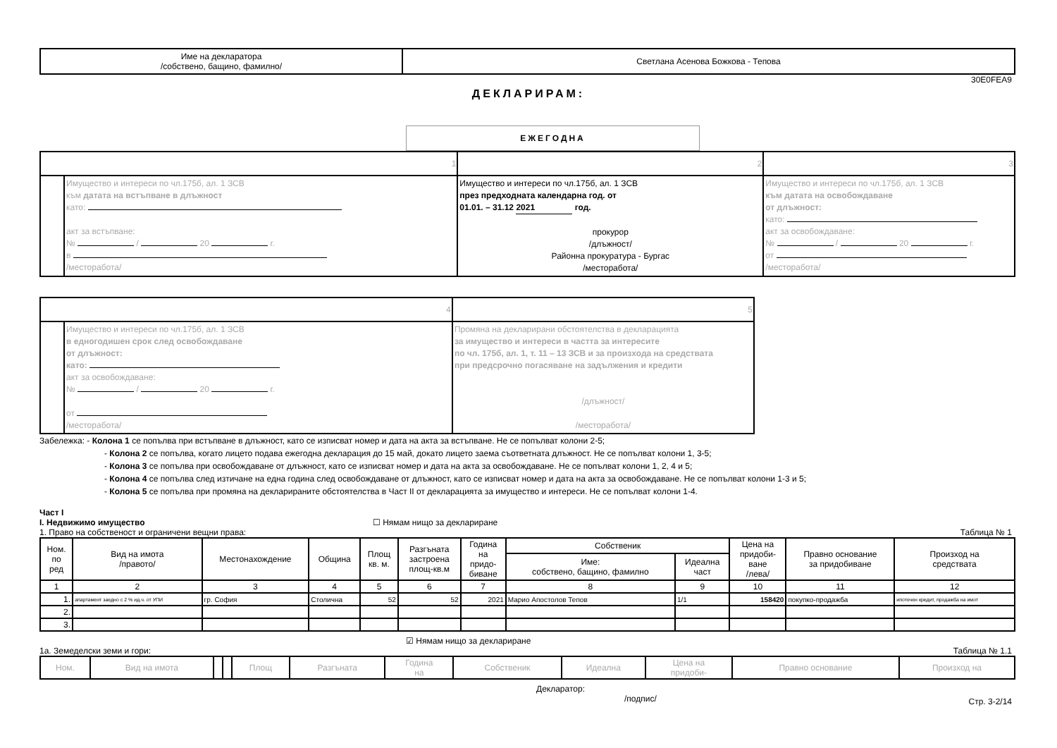| Име на декларатора /собствено, бащино, фамилно/ | Светлана Асенова Божкова - Тепова |
30E0FEA9
ДЕКЛАРИРАМ:
ЕЖЕГОДНА
| 1 | | 2 | 3 |
| | Имущество и интереси по чл.175б, ал. 1 ЗСВ към датата на встъпване в длъжност като: акт за встъпване: № / 20 г. в /месторабота/ | Имущество и интереси по чл.175б, ал. 1 ЗСВ през предходната календарна год. от 01.01. – 31.12 2021 год. прокурор /длъжност/ Районна прокуратура - Бургас /месторабота/ | Имущество и интереси по чл.175б, ал. 1 ЗСВ към датата на освобождаване от длъжност: като: акт за освобождаване: № / 20 г. от /месторабота/ |
| 4 | | 5 |
| | Имущество и интереси по чл.175б, ал. 1 ЗСВ в едногодишен срок след освобождаване от длъжност: като: акт за освобождаване: № / 20 г. от /месторабота/ | Промяна на декларирани обстоятелства в декларацията за имущество и интереси в частта за интересите по чл. 175б, ал. 1, т. 11 – 13 ЗСВ и за произхода на средствата при предсрочно погасяване на задължения и кредити /длъжност/ /месторабота/ |
Забележка: - Колона 1 се попълва при встъпване в длъжност, като се изписват номер и дата на акта за встъпване. Не се попълват колони 2-5;
- Колона 2 се попълва, когато лицето подава ежегодна декларация до 15 май, докато лицето заема съответната длъжност. Не се попълват колони 1, 3-5;
- Колона 3 се попълва при освобождаване от длъжност, като се изписват номер и дата на акта за освобождаване. Не се попълват колони 1, 2, 4 и 5;
- Колона 4 се попълва след изтичане на една година след освобождаване от длъжност, като се изписват номер и дата на акта за освобождаване. Не се попълват колони 1-3 и 5;
- Колона 5 се попълва при промяна на декларираните обстоятелства в Част II от декларацията за имущество и интереси. Не се попълват колони 1-4.
Част I
I. Недвижимо имущество ☐ Нямам нищо за деклариране
1. Право на собственост и ограничени вещни права: Таблица № 1
| Ном. по ред | Вид на имота /правото/ | Местонахождение | Община | Площ кв. м. | Разгъната застроена площ-кв.м | Година на придо- биване | Собственик | | Цена на придоби- ване /лева/ | Правно основание за придобиване | Произход на средствата |
| --- | --- | --- | --- | --- | --- | --- | --- | --- | --- | --- | --- |
| | | | | | | | Име: собствено, бащино, фамилно | Идеална част | | | |
| 1 | 2 | 3 | 4 | 5 | 6 | 7 | 8 | 9 | 10 | 11 | 12 |
| 1. | апартамент заедно с 2 % ид.ч. от УПИ | гр. София | Столична | 52 | 52 | 2021 | Марио Апостолов Тепов | 1/1 | 158420 | покупко-продажба | ипотечен кредит, продажба на имот |
| 2. | | | | | | | | | | | |
| 3. | | | | | | | | | | | |
☑ Нямам нищо за деклариране
1а. Земеделски земи и гори: Таблица № 1.1
| Ном. | Вид на имота | | | Площ | Разгъната | Година на | Собственик | Идеална | Цена на придоби- | Правно основание | Произход на |
| --- | --- | --- | --- | --- | --- | --- | --- | --- | --- | --- | --- |
Декларатор:
/подпис/ Стр. 3-2/14